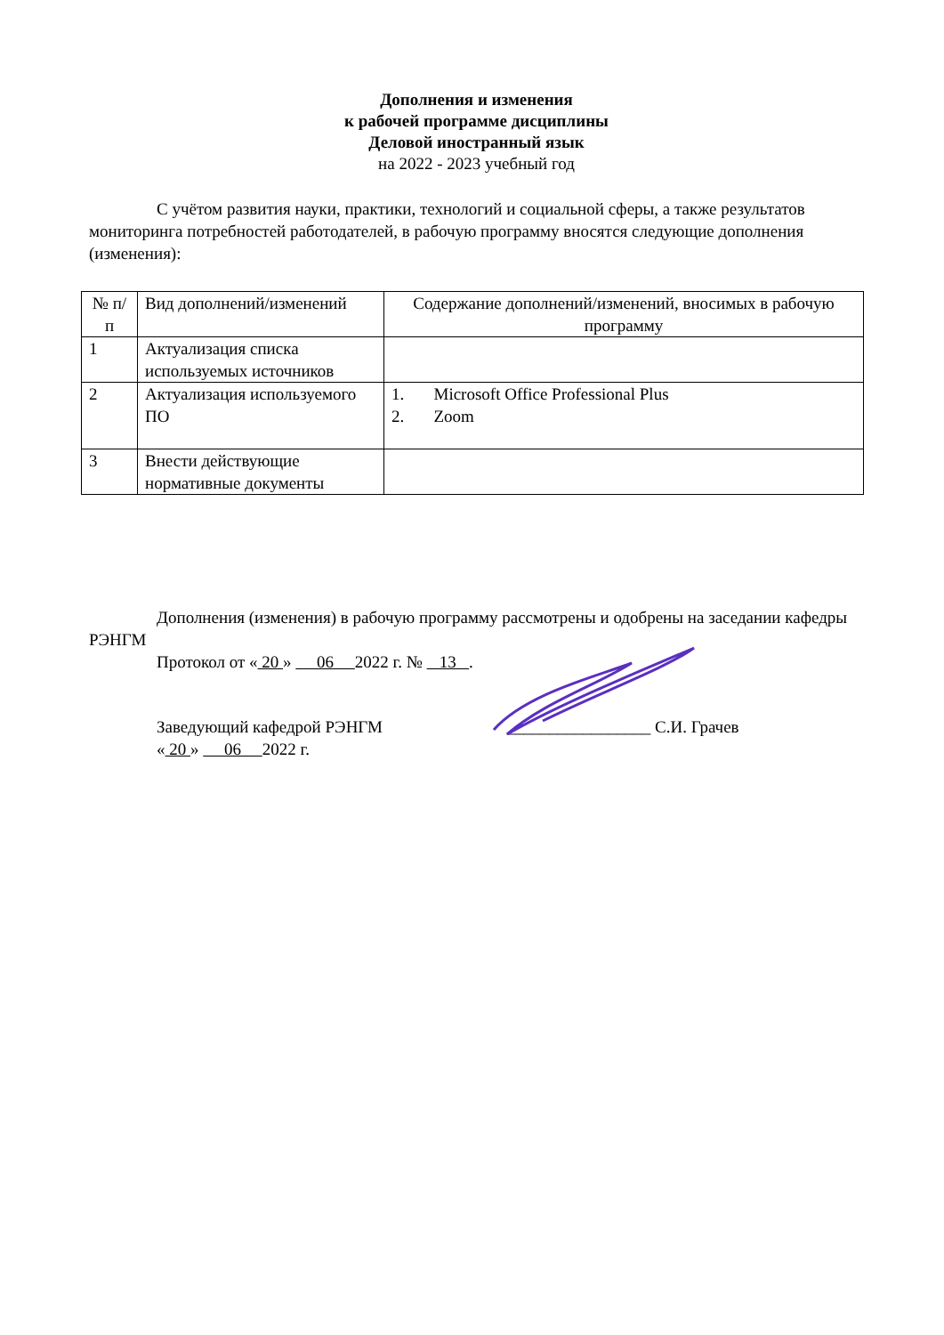Дополнения и изменения
к рабочей программе дисциплины
Деловой иностранный язык
на 2022 - 2023 учебный год
С учётом развития науки, практики, технологий и социальной сферы, а также результатов мониторинга потребностей работодателей, в рабочую программу вносятся следующие дополнения (изменения):
| № п/п | Вид дополнений/изменений | Содержание дополнений/изменений, вносимых в рабочую программу |
| 1 | Актуализация списка используемых источников | |
| 2 | Актуализация используемого ПО | 1. Microsoft Office Professional Plus 2. Zoom |
| 3 | Внести действующие нормативные документы | |
Дополнения (изменения) в рабочую программу рассмотрены и одобрены на заседании кафедры РЭНГМ
Протокол от « 20 » 06 2022 г. № 13 .
Заведующий кафедрой РЭНГМ _________________ С.И. Грачев
« 20 » 06 2022 г.